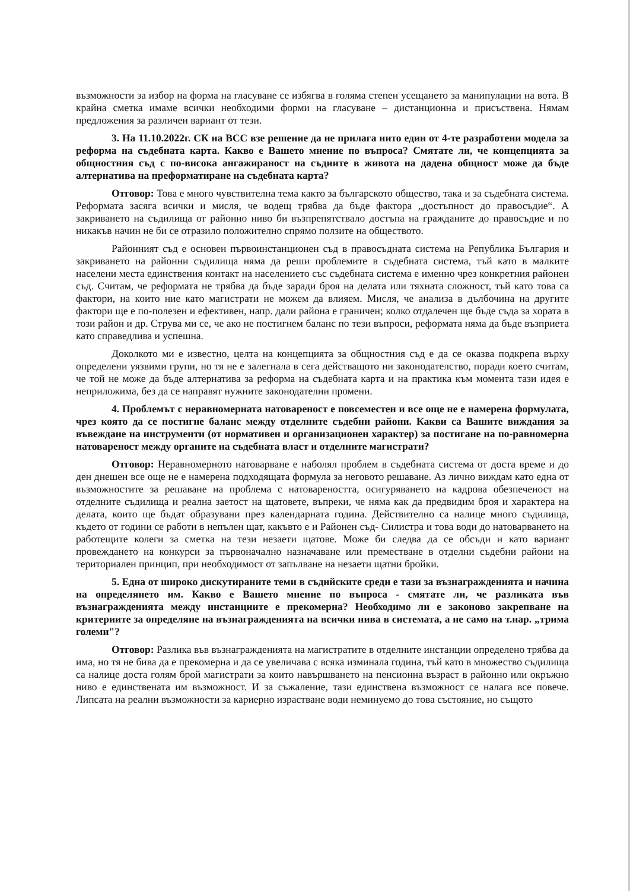възможности за избор на форма на гласуване се избягва в голяма степен усещането за манипулации на вота. В крайна сметка имаме всички необходими форми на гласуване – дистанционна и присъствена. Нямам предложения за различен вариант от тези.
3. На 11.10.2022г. СК на ВСС взе решение да не прилага нито един от 4-те разработени модела за реформа на съдебната карта. Какво е Вашето мнение по въпроса? Смятате ли, че концепцията за общностния съд с по-висока ангажираност на съдиите в живота на дадена общност може да бъде алтернатива на преформатиране на съдебната карта?
Отговор: Това е много чувствителна тема както за българското общество, така и за съдебната система. Реформата засяга всички и мисля, че водещ трябва да бъде фактора „достъпност до правосъдие“. А закриването на съдилища от районно ниво би възпрепятствало достъпа на гражданите до правосъдие и по никакъв начин не би се отразило положително спрямо ползите на обществото.
Районният съд е основен първоинстанционен съд в правосъдната система на Република България и закриването на районни съдилища няма да реши проблемите в съдебната система, тъй като в малките населени места единствения контакт на населението със съдебната система е именно чрез конкретния районен съд. Считам, че реформата не трябва да бъде заради броя на делата или тяхната сложност, тъй като това са фактори, на които ние като магистрати не можем да влияем. Мисля, че анализа в дълбочина на другите фактори ще е по-полезен и ефективен, напр. дали района е граничен; колко отдалечен ще бъде съда за хората в този район и др. Струва ми се, че ако не постигнем баланс по тези въпроси, реформата няма да бъде възприета като справедлива и успешна.
Доколкото ми е известно, целта на концепцията за общностния съд е да се оказва подкрепа върху определени уязвими групи, но тя не е залегнала в сега действащото ни законодателство, поради което считам, че той не може да бъде алтернатива за реформа на съдебната карта и на практика към момента тази идея е неприложима, без да се направят нужните законодателни промени.
4. Проблемът с неравномерната натовареност е повсеместен и все още не е намерена формулата, чрез която да се постигне баланс между отделните съдебни райони. Какви са Вашите виждания за въвеждане на инструменти (от нормативен и организационен характер) за постигане на по-равномерна натовареност между органите на съдебната власт и отделните магистрати?
Отговор: Неравномерното натоварване е наболял проблем в съдебната система от доста време и до ден днешен все още не е намерена подходящата формула за неговото решаване. Аз лично виждам като една от възможностите за решаване на проблема с натовареността, осигуряването на кадрова обезпеченост на отделните съдилища и реална заетост на щатовете, въпреки, че няма как да предвидим броя и характера на делата, които ще бъдат образувани през календарната година. Действително са налице много съдилища, където от години се работи в непълен щат, какъвто е и Районен съд- Силистра и това води до натоварването на работещите колеги за сметка на тези незаети щатове. Може би следва да се обсъди и като вариант провеждането на конкурси за първоначално назначаване или преместване в отделни съдебни райони на териториален принцип, при необходимост от запълване на незаети щатни бройки.
5. Една от широко дискутираните теми в съдийските среди е тази за възнагражденията и начина на определянето им. Какво е Вашето мнение по въпроса - смятате ли, че разликата във възнагражденията между инстанциите е прекомерна? Необходимо ли е законово закрепване на критериите за определяне на възнагражденията на всички нива в системата, а не само на т.нар. „трима големи"?
Отговор: Разлика във възнагражденията на магистратите в отделните инстанции определено трябва да има, но тя не бива да е прекомерна и да се увеличава с всяка изминала година, тъй като в множество съдилища са налице доста голям брой магистрати за които навършването на пенсионна възраст в районно или окръжно ниво е единствената им възможност. И за съжаление, тази единствена възможност се налага все повече. Липсата на реални възможности за кариерно израстване води неминуемо до това състояние, но същото